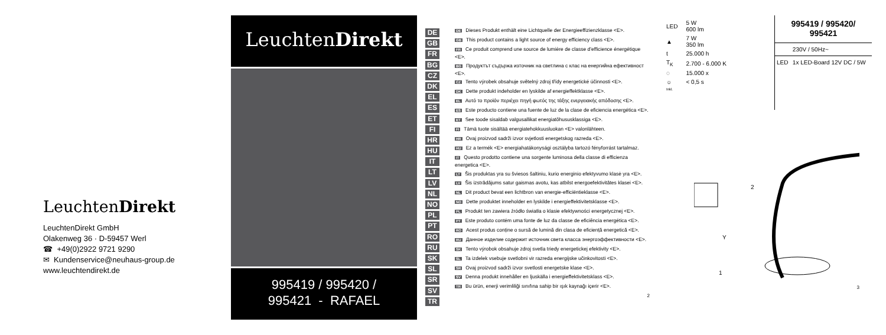LeuchtenDirekt
LeuchtenDirekt GmbH
Olakenweg 36 · D-59457 Werl
☎ +49(0)2922 9721 9290
✉ Kundenservice@neuhaus-group.de
www.leuchtendirekt.de
LeuchtenDirekt
995419 / 995420 /
995421 - RAFAEL
DE
GB
FR
BG
CZ
DK
EL
ES
ET
FI
HR
HU
IT
LT
LV
NL
NO
PL
PT
RO
RU
SK
SL
SR
SV
TR
DE Dieses Produkt enthält eine Lichtquelle der Energieeffizienzklasse <E>.
GB This product contains a light source of energy efficiency class <E>.
FR Ce produit comprend une source de lumière de classe d’efficience énergétique <E>.
BG Продуктът съдържа източник на светлина с клас на енергийна ефективност <E>.
CZ Tento výrobek obsahuje světelný zdroj třídy energetické účinnosti <E>.
DK Dette produkt indeholder en lyskilde af energieffektklasse <E>.
EL Αυτό το προϊόν περιέχει πηγή φωτός της τάξης ενεργειακής απόδοσης <E>.
ES Este producto contiene una fuente de luz de la clase de eficiencia energética <E>.
ET See toode sisaldab valgusallikat energiatõhususklassiga <E>.
FI Tämä tuote sisältää energiatehokkuusluokan <E> valonlähteen.
HR Ovaj proizvod sadrži izvor svjetlosti energetskog razreda <E>.
HU Ez a termék <E> energiahatákonysági osztályba tartozó fényforrást tartalmaz.
IT Questo prodotto contiene una sorgente luminosa della classe di efficienza energetica <E>.
LT Šis produktas yra su šviesos šaltiniu, kurio energinio efektyvumo klasė yra <E>.
LV Šis izstrādājums satur gaismas avotu, kas atbilst energoefektivitātes klasei <E>.
NL Dit product bevat een lichtbron van energie-efficiëntieklasse <E>.
NO Dette produktet inneholder en lyskilde i energieffektivitetsklasse <E>.
PL Produkt ten zawiera źródło światła o klasie efektywności energetycznej <E>.
PT Este produto contém uma fonte de luz da classe de eficiência energética <E>.
RO Acest produs conține o sursă de lumină din clasa de eficiență energetică <E>.
RU Данное изделие содержит источник света класса энергоэффективности <E>.
SK Tento výrobok obsahuje zdroj svetla triedy energetickej efektivity <E>.
SL Ta izdelek vsebuje svetlobni vir razreda energijske učinkovitosti <E>.
SR Ovaj proizvod sadrži izvor svetlosti energetske klase <E>.
SV Denna produkt innehåller en ljuskälla i energieffektivitetsklass <E>.
TR Bu ürün, enerji verimliliği sınıfına sahip bir ışık kaynağı içerir <E>.
2
| LED | 5 W 600 lm |
| ▲ | 7 W 350 lm |
| t | 25.000 h |
| T<sub>K</sub> | 2.700 - 6.000 K |
| ◌ | 15.000 x |
| ☼ | < 0,5 s |
| Inkl. | |
995419 / 995420/
995421
| | 230V / 50Hz~ |
| LED | 1x LED-Board 12V DC / 5W |
2
1
Y
3